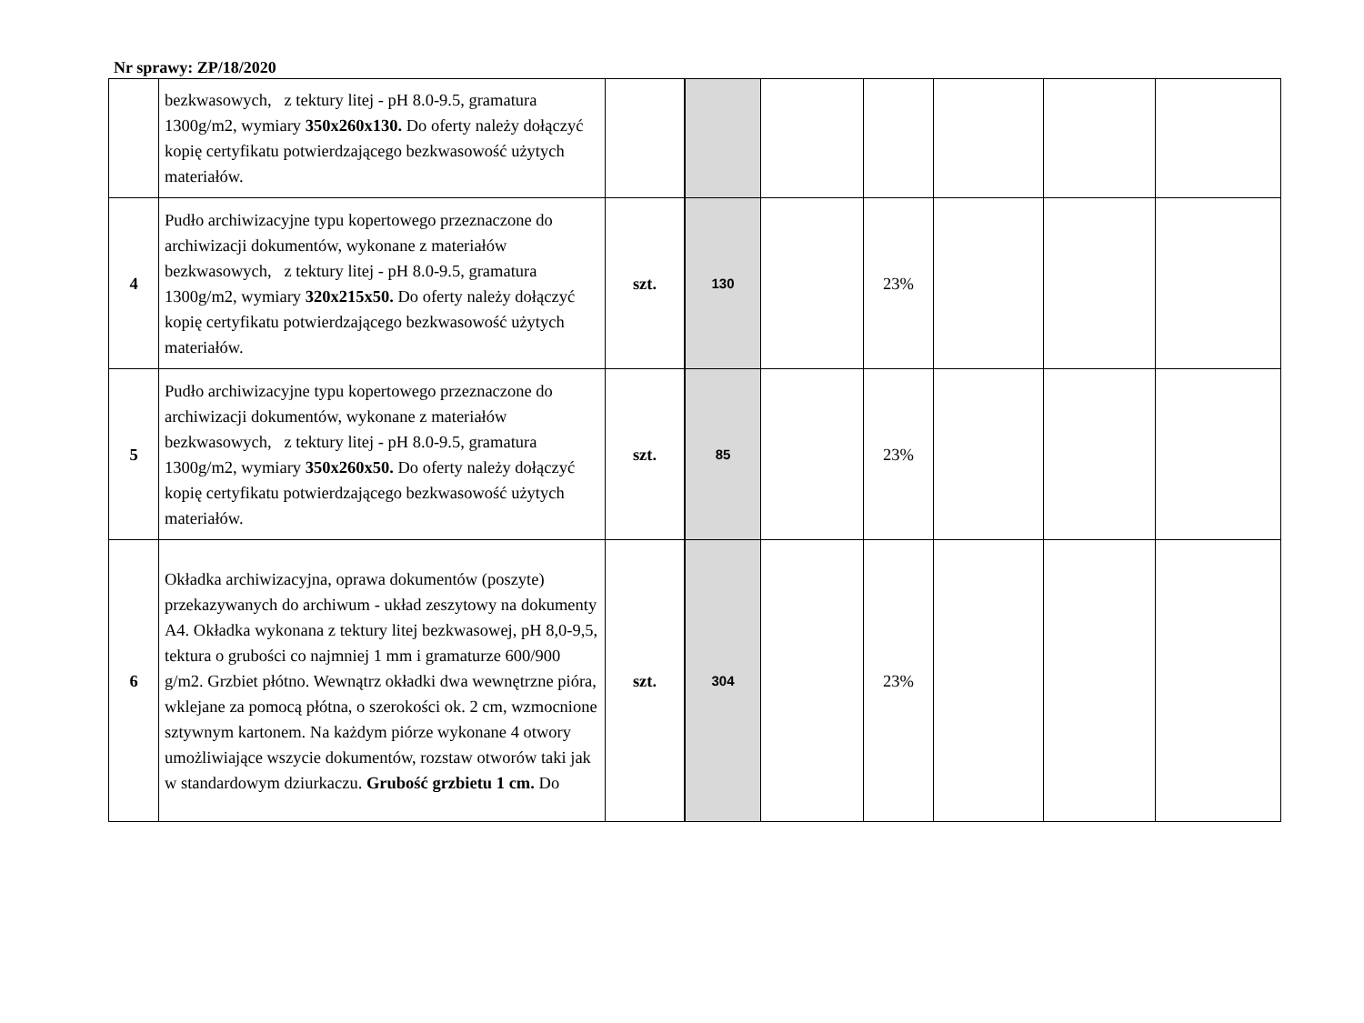Nr sprawy: ZP/18/2020
| | bezkwasowych, z tektury litej - pH 8.0-9.5, gramatura 1300g/m2, wymiary 350x260x130. Do oferty należy dołączyć kopię certyfikatu potwierdzającego bezkwasowość użytych materiałów. | | | | | | | |
| 4 | Pudło archiwizacyjne typu kopertowego przeznaczone do archiwizacji dokumentów, wykonane z materiałów bezkwasowych, z tektury litej - pH 8.0-9.5, gramatura 1300g/m2, wymiary 320x215x50. Do oferty należy dołączyć kopię certyfikatu potwierdzającego bezkwasowość użytych materiałów. | szt. | 130 | | 23% | | | |
| 5 | Pudło archiwizacyjne typu kopertowego przeznaczone do archiwizacji dokumentów, wykonane z materiałów bezkwasowych, z tektury litej - pH 8.0-9.5, gramatura 1300g/m2, wymiary 350x260x50. Do oferty należy dołączyć kopię certyfikatu potwierdzającego bezkwasowość użytych materiałów. | szt. | 85 | | 23% | | | |
| 6 | Okładka archiwizacyjna, oprawa dokumentów (poszyte) przekazywanych do archiwum - układ zeszytowy na dokumenty A4. Okładka wykonana z tektury litej bezkwasowej, pH 8,0-9,5, tektura o grubości co najmniej 1 mm i gramaturze 600/900 g/m2. Grzbiet płótno. Wewnątrz okładki dwa wewnętrzne pióra, wklejane za pomocą płótna, o szerokości ok. 2 cm, wzmocnione sztywnym kartonem. Na każdym piórze wykonane 4 otwory umożliwiające wszycie dokumentów, rozstaw otworów taki jak w standardowym dziurkaczu. Grubość grzbietu 1 cm. Do | szt. | 304 | | 23% | | | |